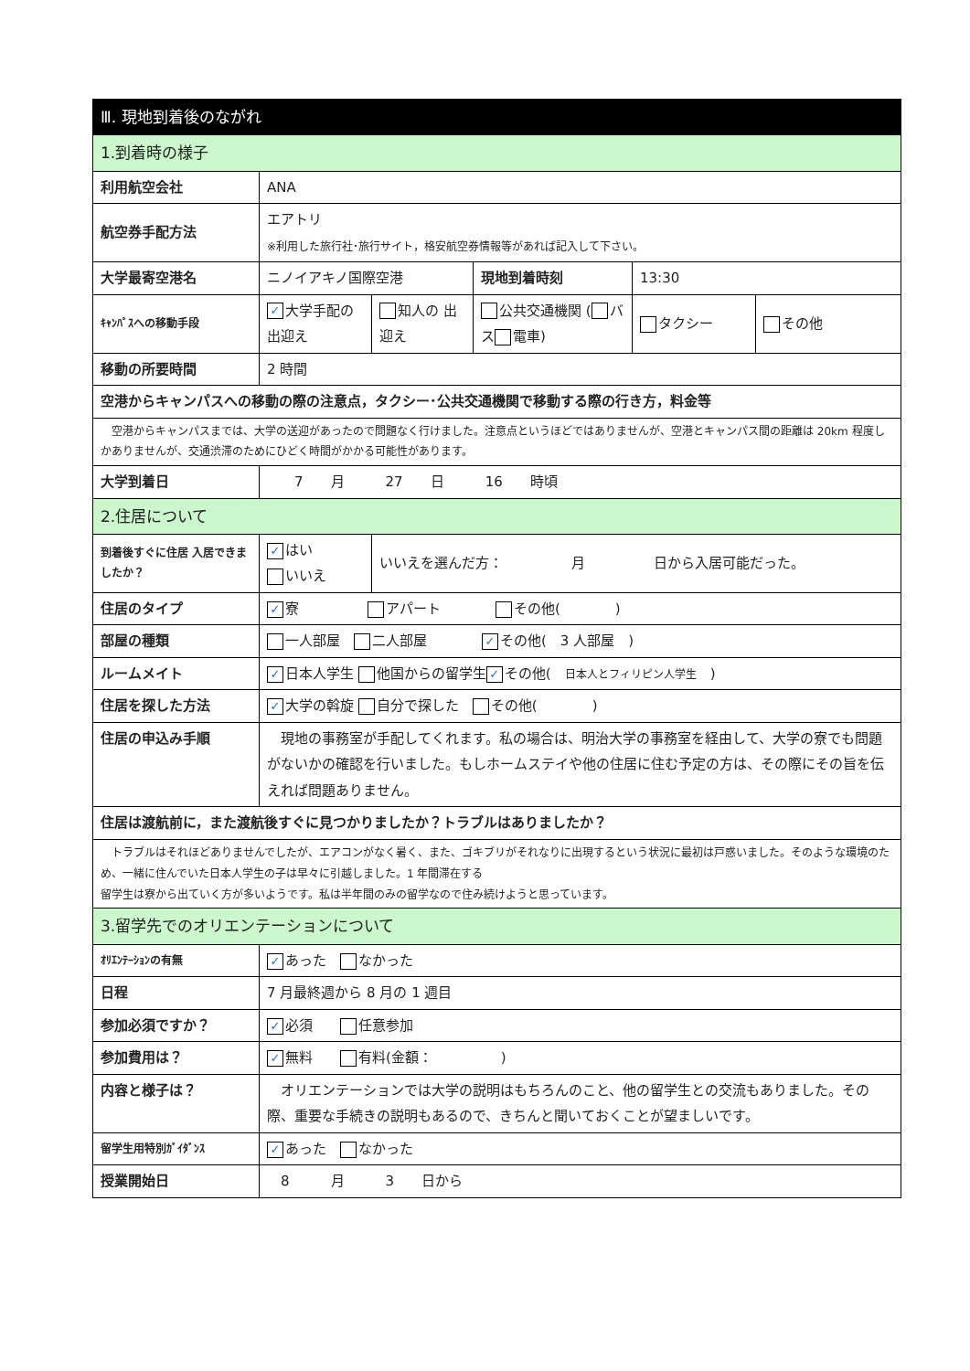| Ⅲ. 現地到着後のながれ | | | | | |
| --- | --- | --- | --- | --- | --- |
| 1.到着時の様子 | | | | | |
| 利用航空会社 | ANA | | | | |
| 航空券手配方法 | エアトリ ※利用した旅行社･旅行サイト，格安航空券情報等があれば記入して下さい。 | | | | |
| 大学最寄空港名 | ニノイアキノ国際空港 | | 現地到着時刻 | 13:30 | |
| ｷｬﾝﾊﾟｽへの移動手段 | ✓ 大学手配の 出迎え | 知人の 出迎え | 公共交通機関 ( バス 電車) | タクシー | その他 |
| 移動の所要時間 | 2 時間 | | | | |
| 空港からキャンパスへの移動の際の注意点，タクシー･公共交通機関で移動する際の行き方，料金等 | | | | | |
| 空港からキャンパスまでは、大学の送迎があったので問題なく行けました。注意点というほどではありませんが、空港とキャンパス間の距離は 20km 程度しかありませんが、交通渋滞のためにひどく時間がかかる可能性があります。 | | | | | |
| 大学到着日 | 7 月 27 日 16 時頃 | | | | |
| 2.住居について | | | | | |
| 到着後すぐに住居 入居できましたか？ | ✓ はい いいえ | いいえを選んだ方： 月 日から入居可能だった。 | | | |
| 住居のタイプ | ✓ 寮 アパート その他( ) | | | | |
| 部屋の種類 | 一人部屋 二人部屋 ✓ その他( 3 人部屋 ) | | | | |
| ルームメイト | ✓ 日本人学生 他国からの留学生 ✓ その他( 日本人とフィリピン人学生 ) | | | | |
| 住居を探した方法 | ✓ 大学の斡旋 自分で探した その他( ) | | | | |
| 住居の申込み手順 | 現地の事務室が手配してくれます。私の場合は、明治大学の事務室を経由して、大学の寮でも問題がないかの確認を行いました。もしホームステイや他の住居に住む予定の方は、その際にその旨を伝えれば問題ありません。 | | | | |
| 住居は渡航前に，また渡航後すぐに見つかりましたか？トラブルはありましたか？ | | | | | |
| トラブルはそれほどありませんでしたが、エアコンがなく暑く、また、ゴキブリがそれなりに出現するという状況に最初は戸惑いました。そのような環境のため、一緒に住んでいた日本人学生の子は早々に引越しました。1 年間滞在する 留学生は寮から出ていく方が多いようです。私は半年間のみの留学なので住み続けようと思っています。 | | | | | |
| 3.留学先でのオリエンテーションについて | | | | | |
| ｵﾘｴﾝﾃｰｼｮﾝの有無 | ✓ あった なかった | | | | |
| 日程 | 7 月最終週から 8 月の 1 週目 | | | | |
| 参加必須ですか？ | ✓ 必須 任意参加 | | | | |
| 参加費用は？ | ✓ 無料 有料(金額： ) | | | | |
| 内容と様子は？ | オリエンテーションでは大学の説明はもちろんのこと、他の留学生との交流もありました。その際、重要な手続きの説明もあるので、きちんと聞いておくことが望ましいです。 | | | | |
| 留学生用特別ｶﾞｲﾀﾞﾝｽ | ✓ あった なかった | | | | |
| 授業開始日 | 8 月 3 日から | | | | |